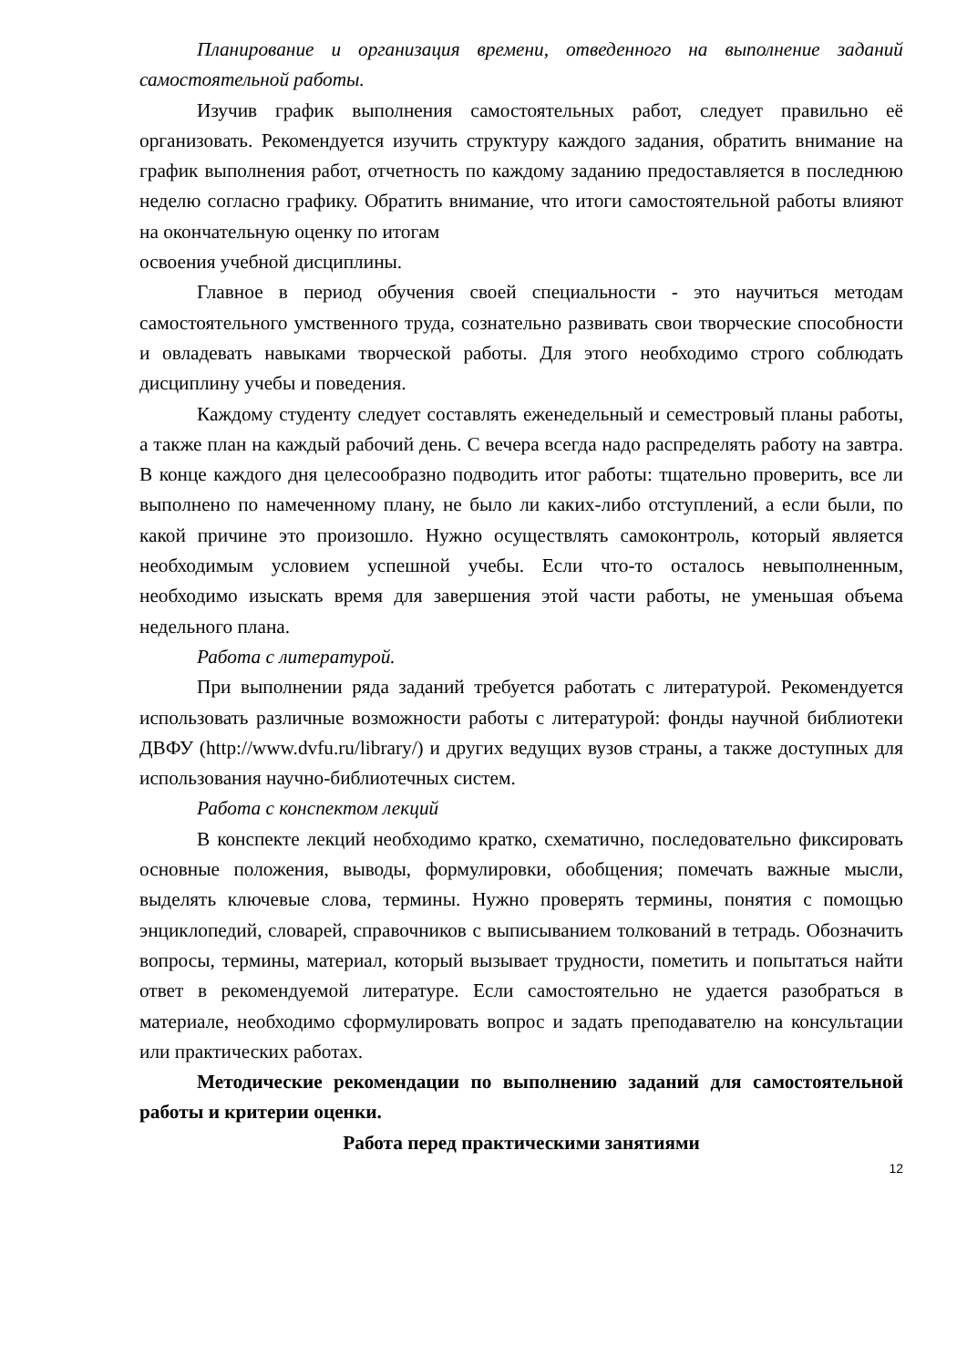Планирование и организация времени, отведенного на выполнение заданий самостоятельной работы.
Изучив график выполнения самостоятельных работ, следует правильно её организовать. Рекомендуется изучить структуру каждого задания, обратить внимание на график выполнения работ, отчетность по каждому заданию предоставляется в последнюю неделю согласно графику. Обратить внимание, что итоги самостоятельной работы влияют на окончательную оценку по итогам
освоения учебной дисциплины.
Главное в период обучения своей специальности - это научиться методам самостоятельного умственного труда, сознательно развивать свои творческие способности и овладевать навыками творческой работы. Для этого необходимо строго соблюдать дисциплину учебы и поведения.
Каждому студенту следует составлять еженедельный и семестровый планы работы, а также план на каждый рабочий день. С вечера всегда надо распределять работу на завтра. В конце каждого дня целесообразно подводить итог работы: тщательно проверить, все ли выполнено по намеченному плану, не было ли каких-либо отступлений, а если были, по какой причине это произошло. Нужно осуществлять самоконтроль, который является необходимым условием успешной учебы. Если что-то осталось невыполненным, необходимо изыскать время для завершения этой части работы, не уменьшая объема недельного плана.
Работа с литературой.
При выполнении ряда заданий требуется работать с литературой. Рекомендуется использовать различные возможности работы с литературой: фонды научной библиотеки ДВФУ (http://www.dvfu.ru/library/) и других ведущих вузов страны, а также доступных для использования научно-библиотечных систем.
Работа с конспектом лекций
В конспекте лекций необходимо кратко, схематично, последовательно фиксировать основные положения, выводы, формулировки, обобщения; помечать важные мысли, выделять ключевые слова, термины. Нужно проверять термины, понятия с помощью энциклопедий, словарей, справочников с выписыванием толкований в тетрадь. Обозначить вопросы, термины, материал, который вызывает трудности, пометить и попытаться найти ответ в рекомендуемой литературе. Если самостоятельно не удается разобраться в материале, необходимо сформулировать вопрос и задать преподавателю на консультации или практических работах.
Методические рекомендации по выполнению заданий для самостоятельной работы и критерии оценки.
Работа перед практическими занятиями
12